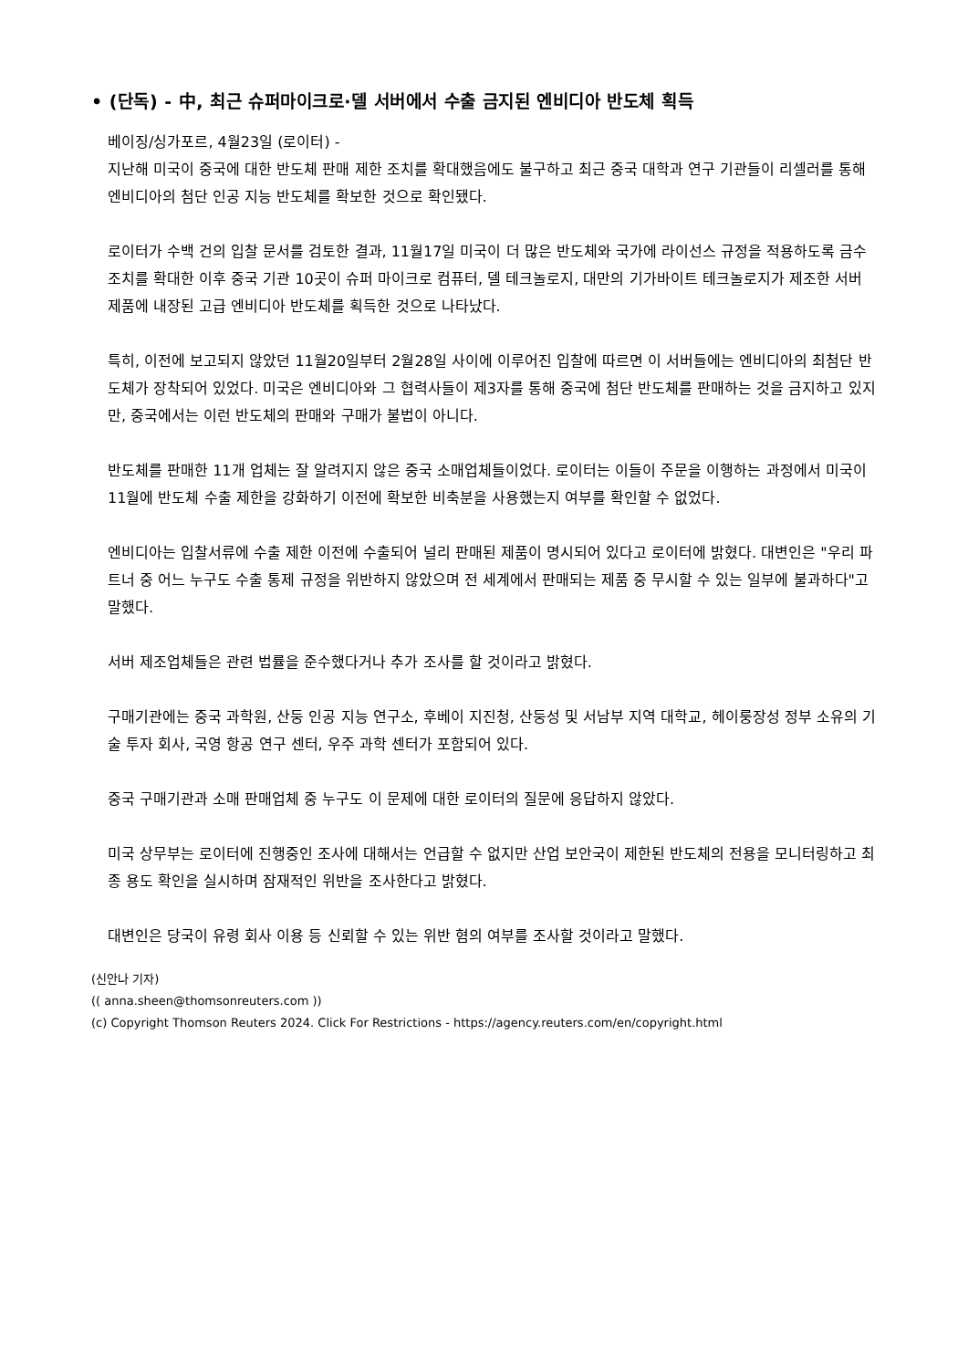• (단독) - 中, 최근 슈퍼마이크로·델 서버에서 수출 금지된 엔비디아 반도체 획득
베이징/싱가포르, 4월23일 (로이터) -
지난해 미국이 중국에 대한 반도체 판매 제한 조치를 확대했음에도 불구하고 최근 중국 대학과 연구 기관들이 리셀러를 통해 엔비디아의 첨단 인공 지능 반도체를 확보한 것으로 확인됐다.
로이터가 수백 건의 입찰 문서를 검토한 결과, 11월17일 미국이 더 많은 반도체와 국가에 라이선스 규정을 적용하도록 금수 조치를 확대한 이후 중국 기관 10곳이 슈퍼 마이크로 컴퓨터, 델 테크놀로지, 대만의 기가바이트 테크놀로지가 제조한 서버 제품에 내장된 고급 엔비디아 반도체를 획득한 것으로 나타났다.
특히, 이전에 보고되지 않았던 11월20일부터 2월28일 사이에 이루어진 입찰에 따르면 이 서버들에는 엔비디아의 최첨단 반도체가 장착되어 있었다. 미국은 엔비디아와 그 협력사들이 제3자를 통해 중국에 첨단 반도체를 판매하는 것을 금지하고 있지만, 중국에서는 이런 반도체의 판매와 구매가 불법이 아니다.
반도체를 판매한 11개 업체는 잘 알려지지 않은 중국 소매업체들이었다. 로이터는 이들이 주문을 이행하는 과정에서 미국이 11월에 반도체 수출 제한을 강화하기 이전에 확보한 비축분을 사용했는지 여부를 확인할 수 없었다.
엔비디아는 입찰서류에 수출 제한 이전에 수출되어 널리 판매된 제품이 명시되어 있다고 로이터에 밝혔다. 대변인은 "우리 파트너 중 어느 누구도 수출 통제 규정을 위반하지 않았으며 전 세계에서 판매되는 제품 중 무시할 수 있는 일부에 불과하다"고 말했다.
서버 제조업체들은 관련 법률을 준수했다거나 추가 조사를 할 것이라고 밝혔다.
구매기관에는 중국 과학원, 산둥 인공 지능 연구소, 후베이 지진청, 산둥성 및 서남부 지역 대학교, 헤이룽장성 정부 소유의 기술 투자 회사, 국영 항공 연구 센터, 우주 과학 센터가 포함되어 있다.
중국 구매기관과 소매 판매업체 중 누구도 이 문제에 대한 로이터의 질문에 응답하지 않았다.
미국 상무부는 로이터에 진행중인 조사에 대해서는 언급할 수 없지만 산업 보안국이 제한된 반도체의 전용을 모니터링하고 최종 용도 확인을 실시하며 잠재적인 위반을 조사한다고 밝혔다.
대변인은 당국이 유령 회사 이용 등 신뢰할 수 있는 위반 혐의 여부를 조사할 것이라고 말했다.
(신안나 기자)
(( anna.sheen@thomsonreuters.com ))
(c) Copyright Thomson Reuters 2024. Click For Restrictions - https://agency.reuters.com/en/copyright.html